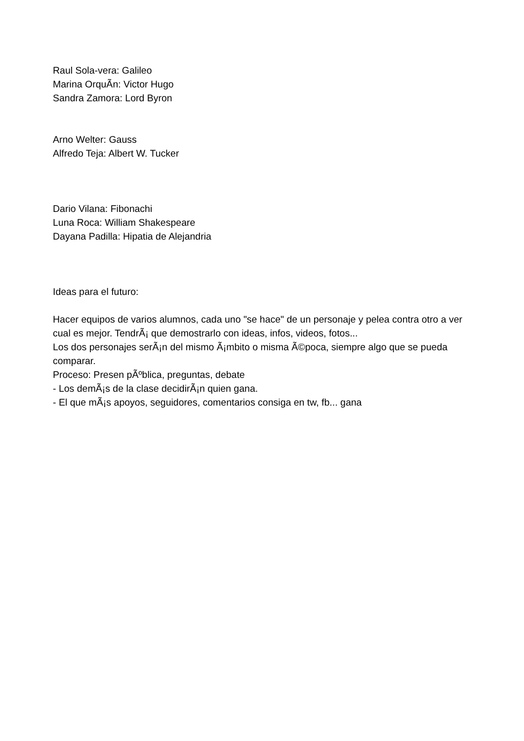Raul Sola-vera: Galileo
Marina OrquÃ­n: Victor Hugo
Sandra Zamora: Lord Byron
Arno Welter: Gauss
Alfredo Teja: Albert W. Tucker
Dario Vilana: Fibonachi
Luna Roca: William Shakespeare
Dayana Padilla: Hipatia de Alejandria
Ideas para el futuro:
Hacer equipos de varios alumnos, cada uno "se hace" de un personaje y pelea contra otro a ver cual es mejor. TendrÃ¡ que demostrarlo con ideas, infos, videos, fotos...
Los dos personajes serÃ¡n del mismo Ã¡mbito o misma Ã©poca, siempre algo que se pueda comparar.
Proceso: Presen pÃºblica, preguntas, debate
- Los demÃ¡s de la clase decidirÃ¡n quien gana.
- El que mÃ¡s apoyos, seguidores, comentarios consiga en tw, fb... gana